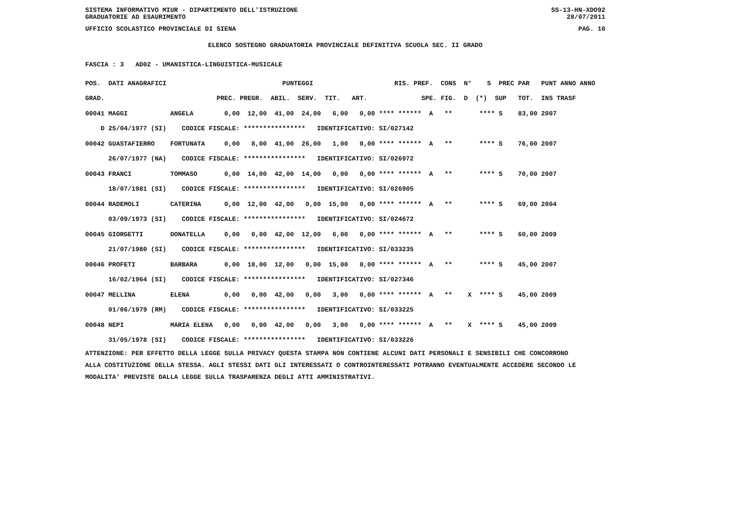SISTEMA INFORMATIVO MIUR - DIPARTIMENTO DELL'ISTRUZIONE SS-13-HN-XDO92
GRADUATORIE AD ESAURIMENTO 28/07/2011
UFFICIO SCOLASTICO PROVINCIALE DI SIENA PAG. 10
ELENCO SOSTEGNO GRADUATORIA PROVINCIALE DEFINITIVA SCUOLA SEC. II GRADO
FASCIA : 3   AD02 - UMANISTICA-LINGUISTICA-MUSICALE
| POS. DATI ANAGRAFICI PUNTEGGI RIS. PREF. CONS N° S PREC PAR PUNT ANNO ANNO |
| --- |
| GRAD. PREC. PREGR. ABIL. SERV. TIT. ART. SPE. FIG. D (*) SUP TOT. INS TRASF |
| 00041 MAGGI ANGELA 0,00 12,00 41,00 24,00 6,00 0,00 **** ****** A ** **** S 83,00 2007 |
| D 25/04/1977 (SI) CODICE FISCALE: **************** IDENTIFICATIVO: SI/027142 |
| 00042 GUASTAFIERRO FORTUNATA 0,00 8,00 41,00 26,00 1,00 0,00 **** ****** A ** **** S 76,00 2007 |
| 26/07/1977 (NA) CODICE FISCALE: **************** IDENTIFICATIVO: SI/026972 |
| 00043 FRANCI TOMMASO 0,00 14,00 42,00 14,00 0,00 0,00 **** ****** A ** **** S 70,00 2007 |
| 18/07/1981 (SI) CODICE FISCALE: **************** IDENTIFICATIVO: SI/026905 |
| 00044 RADEMOLI CATERINA 0,00 12,00 42,00 0,00 15,00 0,00 **** ****** A ** **** S 69,00 2004 |
| 03/09/1973 (SI) CODICE FISCALE: **************** IDENTIFICATIVO: SI/024672 |
| 00045 GIORGETTI DONATELLA 0,00 0,00 42,00 12,00 6,00 0,00 **** ****** A ** **** S 60,00 2009 |
| 21/07/1980 (SI) CODICE FISCALE: **************** IDENTIFICATIVO: SI/033235 |
| 00046 PROFETI BARBARA 0,00 18,00 12,00 0,00 15,00 0,00 **** ****** A ** **** S 45,00 2007 |
| 16/02/1964 (SI) CODICE FISCALE: **************** IDENTIFICATIVO: SI/027346 |
| 00047 MELLINA ELENA 0,00 0,00 42,00 0,00 3,00 0,00 **** ****** A ** X **** S 45,00 2009 |
| 01/06/1979 (RM) CODICE FISCALE: **************** IDENTIFICATIVO: SI/033225 |
| 00048 NEPI MARIA ELENA 0,00 0,00 42,00 0,00 3,00 0,00 **** ****** A ** X **** S 45,00 2009 |
| 31/05/1978 (SI) CODICE FISCALE: **************** IDENTIFICATIVO: SI/033226 |
ATTENZIONE: PER EFFETTO DELLA LEGGE SULLA PRIVACY QUESTA STAMPA NON CONTIENE ALCUNI DATI PERSONALI E SENSIBILI CHE CONCORRONO
ALLA COSTITUZIONE DELLA STESSA. AGLI STESSI DATI GLI INTERESSATI O CONTROINTERESSATI POTRANNO EVENTUALMENTE ACCEDERE SECONDO LE
MODALITA' PREVISTE DALLA LEGGE SULLA TRASPARENZA DEGLI ATTI AMMINISTRATIVI.